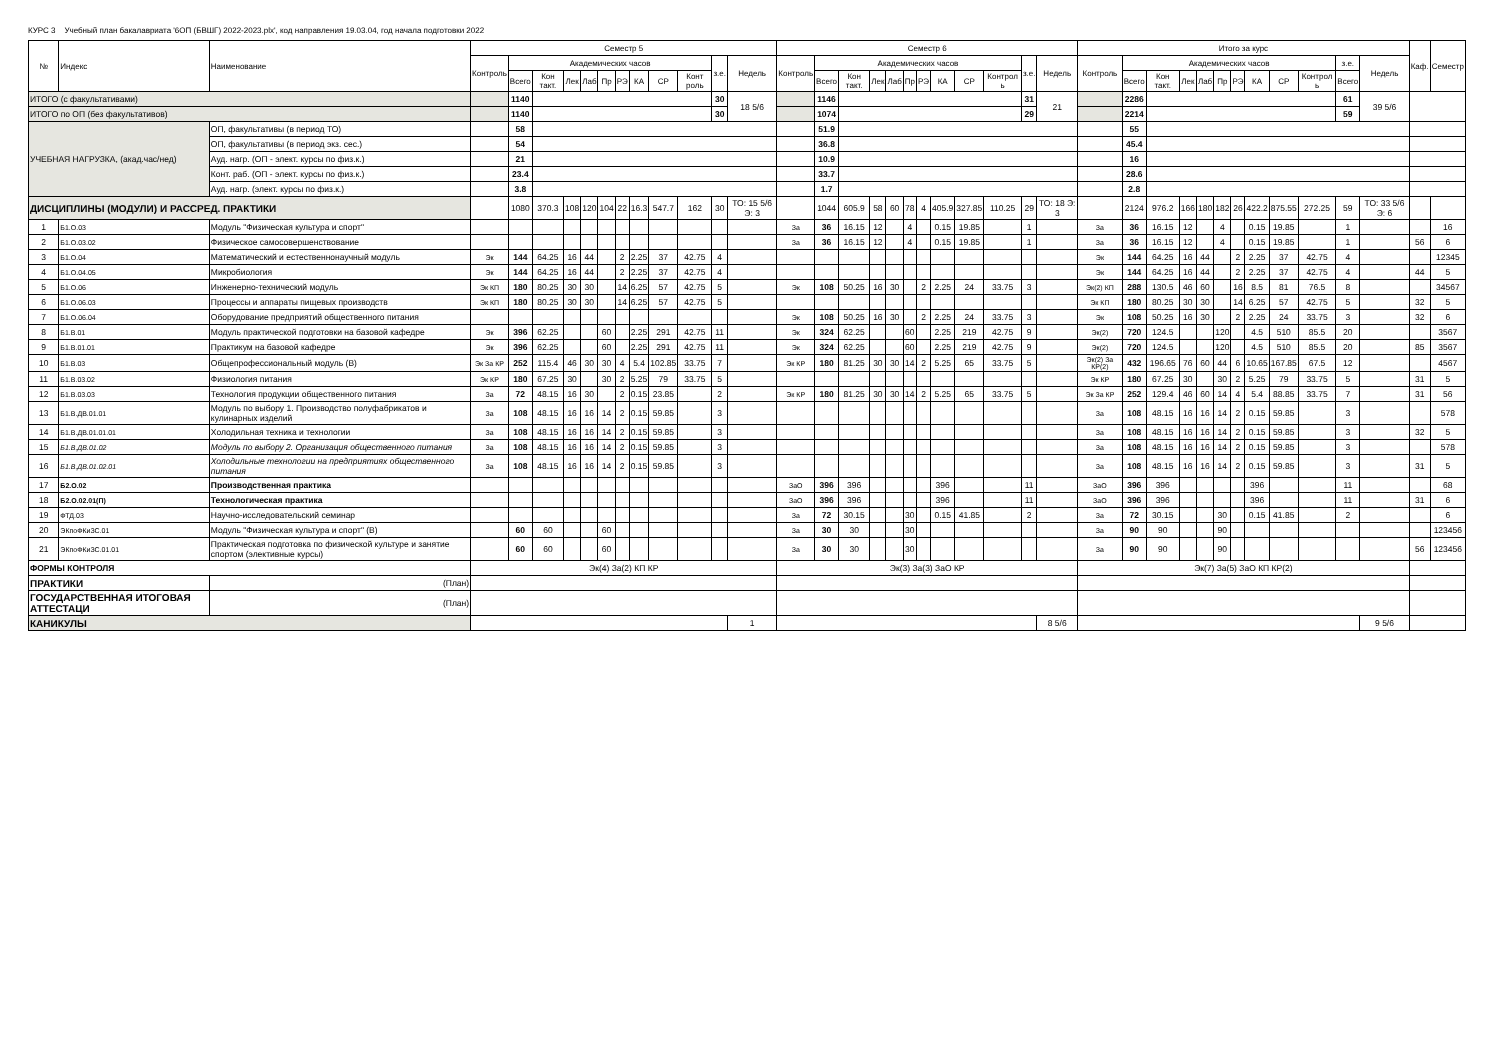КУРС 3 Учебный план бакалавриата '6ОП (БВШГ) 2022-2023.plx', код направления 19.03.04, год начала подготовки 2022
| № | Индекс | Наименование | Семестр 5 | | | | | | | | | | | | Семестр 6 | | | | | | | | | | | | Итого за курс | | | | | | | | | | | | Каф. | Семестр |
| --- | --- | --- | --- | --- | --- | --- | --- | --- | --- | --- | --- | --- | --- | --- | --- | --- | --- | --- | --- | --- | --- | --- | --- | --- | --- | --- | --- | --- | --- | --- | --- | --- | --- | --- | --- | --- | --- | --- | --- | --- |
| | | | Контроль | Академических часов | | | | | | | | | з.е. | Недель | Контроль | Академических часов | | | | | | | | | з.е. | Недель | Контроль | Академических часов | | | | | | | | | з.е. | Недель | | |
| | | | | Всего | Кон такт. | Лек | Лаб | Пр | РЭ | КА | СР | Конт роль | | | | Всего | Кон такт. | Лек | Лаб | Пр | РЭ | КА | СР | Контрол ь | | | | Всего | Кон такт. | Лек | Лаб | Пр | РЭ | КА | СР | Контрол ь | Всего | | | |
| ИТОГО (с факультативами) | | | | 1140 | | | | | | | | | 30 | 18 5/6 | | 1146 | | | | | | | | | 31 | 21 | | 2286 | | | | | | | | | 61 | 39 5/6 | | |
| ИТОГО по ОП (без факультативов) | | | | 1140 | | | | | | | | | 30 | | | 1074 | | | | | | | | | 29 | | | 2214 | | | | | | | | | 59 | | | |
| УЧЕБНАЯ НАГРУЗКА, (акад.час/нед) | | ОП, факультативы (в период ТО) | | 58 | | | | | | | | | | | | 51.9 | | | | | | | | | | | | 55 | | | | | | | | | | | | |
| | | ОП, факультативы (в период экз. сес.) | | 54 | | | | | | | | | | | | 36.8 | | | | | | | | | | | | 45.4 | | | | | | | | | | | | |
| | | Ауд. нагр. (ОП - элект. курсы по физ.к.) | | 21 | | | | | | | | | | | | 10.9 | | | | | | | | | | | | 16 | | | | | | | | | | | | |
| | | Конт. раб. (ОП - элект. курсы по физ.к.) | | 23.4 | | | | | | | | | | | | 33.7 | | | | | | | | | | | | 28.6 | | | | | | | | | | | | |
| | | Ауд. нагр. (элект. курсы по физ.к.) | | 3.8 | | | | | | | | | | | | 1.7 | | | | | | | | | | | | 2.8 | | | | | | | | | | | | |
| ДИСЦИПЛИНЫ (МОДУЛИ) И РАССРЕД. ПРАКТИКИ | | | | 1080 | 370.3 | 108 | 120 | 104 | 22 | 16.3 | 547.7 | 162 | 30 | ТО: 15 5/6 Э: 3 | | 1044 | 605.9 | 58 | 60 | 78 | 4 | 405.9 | 327.85 | 110.25 | 29 | ТО: 18 Э: 3 | | 2124 | 976.2 | 166 | 180 | 182 | 26 | 422.2 | 875.55 | 272.25 | 59 | ТО: 33 5/6 Э: 6 | | |
| 1 | Б1.О.03 | Модуль "Физическая культура и спорт" | | | | | | | | | | | | | За | 36 | 16.15 | 12 | | 4 | | 0.15 | 19.85 | | 1 | | За | 36 | 16.15 | 12 | | 4 | | 0.15 | 19.85 | | 1 | | | 16 |
| 2 | Б1.О.03.02 | Физическое самосовершенствование | | | | | | | | | | | | | За | 36 | 16.15 | 12 | | 4 | | 0.15 | 19.85 | | 1 | | За | 36 | 16.15 | 12 | | 4 | | 0.15 | 19.85 | | 1 | | 56 | 6 |
| 3 | Б1.О.04 | Математический и естественнонаучный модуль | Эк | 144 | 64.25 | 16 | 44 | | 2 | 2.25 | 37 | 42.75 | 4 | | | | | | | | | | | | | | Эк | 144 | 64.25 | 16 | 44 | | 2 | 2.25 | 37 | 42.75 | 4 | | | 12345 |
| 4 | Б1.О.04.05 | Микробиология | Эк | 144 | 64.25 | 16 | 44 | | 2 | 2.25 | 37 | 42.75 | 4 | | | | | | | | | | | | | | Эк | 144 | 64.25 | 16 | 44 | | 2 | 2.25 | 37 | 42.75 | 4 | | 44 | 5 |
| 5 | Б1.О.06 | Инженерно-технический модуль | Эк КП | 180 | 80.25 | 30 | 30 | | 14 | 6.25 | 57 | 42.75 | 5 | | Эк | 108 | 50.25 | 16 | 30 | | 2 | 2.25 | 24 | 33.75 | 3 | | Эк(2) КП | 288 | 130.5 | 46 | 60 | | 16 | 8.5 | 81 | 76.5 | 8 | | | 34567 |
| 6 | Б1.О.06.03 | Процессы и аппараты пищевых производств | Эк КП | 180 | 80.25 | 30 | 30 | | 14 | 6.25 | 57 | 42.75 | 5 | | | | | | | | | | | | | | Эк КП | 180 | 80.25 | 30 | 30 | | 14 | 6.25 | 57 | 42.75 | 5 | | 32 | 5 |
| 7 | Б1.О.06.04 | Оборудование предприятий общественного питания | | | | | | | | | | | | | Эк | 108 | 50.25 | 16 | 30 | | 2 | 2.25 | 24 | 33.75 | 3 | | Эк | 108 | 50.25 | 16 | 30 | | 2 | 2.25 | 24 | 33.75 | 3 | | 32 | 6 |
| 8 | Б1.В.01 | Модуль практической подготовки на базовой кафедре | Эк | 396 | 62.25 | | | 60 | | 2.25 | 291 | 42.75 | 11 | | Эк | 324 | 62.25 | | | 60 | | 2.25 | 219 | 42.75 | 9 | | Эк(2) | 720 | 124.5 | | | 120 | | 4.5 | 510 | 85.5 | 20 | | | 3567 |
| 9 | Б1.В.01.01 | Практикум на базовой кафедре | Эк | 396 | 62.25 | | | 60 | | 2.25 | 291 | 42.75 | 11 | | Эк | 324 | 62.25 | | | 60 | | 2.25 | 219 | 42.75 | 9 | | Эк(2) | 720 | 124.5 | | | 120 | | 4.5 | 510 | 85.5 | 20 | | 85 | 3567 |
| 10 | Б1.В.03 | Общепрофессиональный модуль (В) | Эк За КР | 252 | 115.4 | 46 | 30 | 30 | 4 | 5.4 | 102.85 | 33.75 | 7 | | Эк КР | 180 | 81.25 | 30 | 30 | 14 | 2 | 5.25 | 65 | 33.75 | 5 | | Эк(2) За КР(2) | 432 | 196.65 | 76 | 60 | 44 | 6 | 10.65 | 167.85 | 67.5 | 12 | | | 4567 |
| 11 | Б1.В.03.02 | Физиология питания | Эк КР | 180 | 67.25 | 30 | | 30 | 2 | 5.25 | 79 | 33.75 | 5 | | | | | | | | | | | | | | Эк КР | 180 | 67.25 | 30 | | 30 | 2 | 5.25 | 79 | 33.75 | 5 | | 31 | 5 |
| 12 | Б1.В.03.03 | Технология продукции общественного питания | За | 72 | 48.15 | 16 | 30 | | 2 | 0.15 | 23.85 | | 2 | | Эк КР | 180 | 81.25 | 30 | 30 | 14 | 2 | 5.25 | 65 | 33.75 | 5 | | Эк За КР | 252 | 129.4 | 46 | 60 | 14 | 4 | 5.4 | 88.85 | 33.75 | 7 | | 31 | 56 |
| 13 | Б1.В.ДВ.01.01 | Модуль по выбору 1. Производство полуфабрикатов и кулинарных изделий | За | 108 | 48.15 | 16 | 16 | 14 | 2 | 0.15 | 59.85 | | 3 | | | | | | | | | | | | | | За | 108 | 48.15 | 16 | 16 | 14 | 2 | 0.15 | 59.85 | | 3 | | | 578 |
| 14 | Б1.В.ДВ.01.01.01 | Холодильная техника и технологии | За | 108 | 48.15 | 16 | 16 | 14 | 2 | 0.15 | 59.85 | | 3 | | | | | | | | | | | | | | За | 108 | 48.15 | 16 | 16 | 14 | 2 | 0.15 | 59.85 | | 3 | | 32 | 5 |
| 15 | Б1.В.ДВ.01.02 | Модуль по выбору 2. Организация общественного питания | За | 108 | 48.15 | 16 | 16 | 14 | 2 | 0.15 | 59.85 | | 3 | | | | | | | | | | | | | | За | 108 | 48.15 | 16 | 16 | 14 | 2 | 0.15 | 59.85 | | 3 | | | 578 |
| 16 | Б1.В.ДВ.01.02.01 | Холодильные технологии на предприятиях общественного питания | За | 108 | 48.15 | 16 | 16 | 14 | 2 | 0.15 | 59.85 | | 3 | | | | | | | | | | | | | | За | 108 | 48.15 | 16 | 16 | 14 | 2 | 0.15 | 59.85 | | 3 | | 31 | 5 |
| 17 | Б2.О.02 | Производственная практика | | | | | | | | | | | | | ЗаО | 396 | 396 | | | | | 396 | | | 11 | | ЗаО | 396 | 396 | | | | | 396 | | | 11 | | | 68 |
| 18 | Б2.О.02.01(П) | Технологическая практика | | | | | | | | | | | | | ЗаО | 396 | 396 | | | | | 396 | | | 11 | | ЗаО | 396 | 396 | | | | | 396 | | | 11 | | 31 | 6 |
| 19 | ФТД.03 | Научно-исследовательский семинар | | | | | | | | | | | | | За | 72 | 30.15 | | | 30 | | 0.15 | 41.85 | | 2 | | За | 72 | 30.15 | | | 30 | | 0.15 | 41.85 | | 2 | | | 6 |
| 20 | ЭКпоФКиЗС.01 | Модуль "Физическая культура и спорт" (В) | | 60 | 60 | | | 60 | | | | | | | За | 30 | 30 | | | 30 | | | | | | | За | 90 | 90 | | | 90 | | | | | | | | 123456 |
| 21 | ЭКпоФКиЗС.01.01 | Практическая подготовка по физической культуре и занятие спортом (элективные курсы) | | 60 | 60 | | | 60 | | | | | | | За | 30 | 30 | | | 30 | | | | | | | За | 90 | 90 | | | 90 | | | | | | | 56 | 123456 |
| ФОРМЫ КОНТРОЛЯ | | | Эк(4) За(2) КП КР | | | | | | | | | | | | Эк(3) За(3) ЗаО КР | | | | | | | | | | | | Эк(7) За(5) ЗаО КП КР(2) | | | | | | | | | | | | | |
| ПРАКТИКИ | | (План) | | | | | | | | | | | | | | | | | | | | | | | | | | | | | | | | | | | | | | |
| ГОСУДАРСТВЕННАЯ ИТОГОВАЯ АТТЕСТАЦИ | | (План) | | | | | | | | | | | | | | | | | | | | | | | | | | | | | | | | | | | | | | |
| КАНИКУЛЫ | | | | | | | | | | | | | | 1 | | | | | | | | | | | | 8 5/6 | | | | | | | | | | | | 9 5/6 | | |